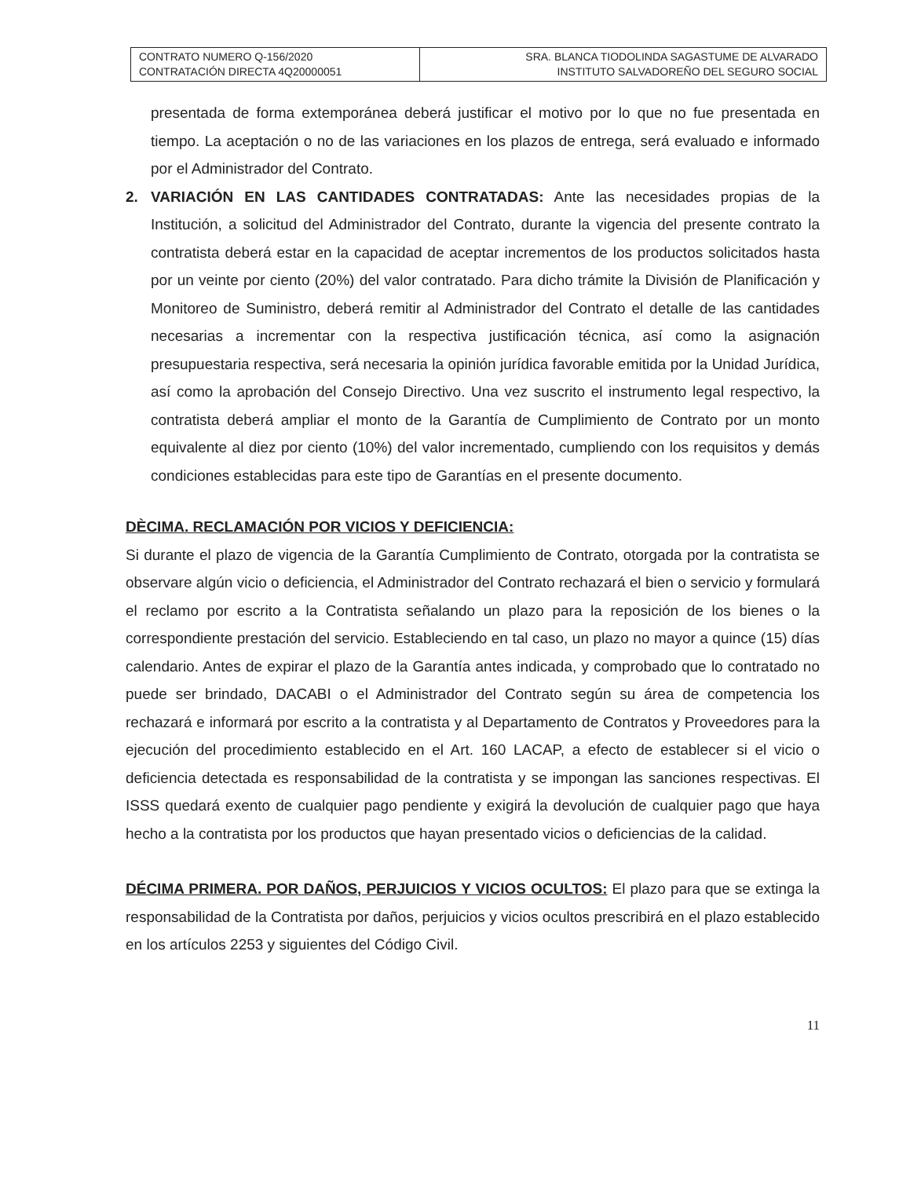| CONTRATO NUMERO Q-156/2020 CONTRATACIÓN DIRECTA 4Q20000051 | SRA. BLANCA TIODOLINDA SAGASTUME DE ALVARADO INSTITUTO SALVADOREÑO DEL SEGURO SOCIAL |
presentada de forma extemporánea deberá justificar el motivo por lo que no fue presentada en tiempo. La aceptación o no de las variaciones en los plazos de entrega, será evaluado e informado por el Administrador del Contrato.
2. VARIACIÓN EN LAS CANTIDADES CONTRATADAS: Ante las necesidades propias de la Institución, a solicitud del Administrador del Contrato, durante la vigencia del presente contrato la contratista deberá estar en la capacidad de aceptar incrementos de los productos solicitados hasta por un veinte por ciento (20%) del valor contratado. Para dicho trámite la División de Planificación y Monitoreo de Suministro, deberá remitir al Administrador del Contrato el detalle de las cantidades necesarias a incrementar con la respectiva justificación técnica, así como la asignación presupuestaria respectiva, será necesaria la opinión jurídica favorable emitida por la Unidad Jurídica, así como la aprobación del Consejo Directivo. Una vez suscrito el instrumento legal respectivo, la contratista deberá ampliar el monto de la Garantía de Cumplimiento de Contrato por un monto equivalente al diez por ciento (10%) del valor incrementado, cumpliendo con los requisitos y demás condiciones establecidas para este tipo de Garantías en el presente documento.
DÈCIMA. RECLAMACIÓN POR VICIOS Y DEFICIENCIA:
Si durante el plazo de vigencia de la Garantía Cumplimiento de Contrato, otorgada por la contratista se observare algún vicio o deficiencia, el Administrador del Contrato rechazará el bien o servicio y formulará el reclamo por escrito a la Contratista señalando un plazo para la reposición de los bienes o la correspondiente prestación del servicio. Estableciendo en tal caso, un plazo no mayor a quince (15) días calendario. Antes de expirar el plazo de la Garantía antes indicada, y comprobado que lo contratado no puede ser brindado, DACABI o el Administrador del Contrato según su área de competencia los rechazará e informará por escrito a la contratista y al Departamento de Contratos y Proveedores para la ejecución del procedimiento establecido en el Art. 160 LACAP, a efecto de establecer si el vicio o deficiencia detectada es responsabilidad de la contratista y se impongan las sanciones respectivas. El ISSS quedará exento de cualquier pago pendiente y exigirá la devolución de cualquier pago que haya hecho a la contratista por los productos que hayan presentado vicios o deficiencias de la calidad.
DÉCIMA PRIMERA. POR DAÑOS, PERJUICIOS Y VICIOS OCULTOS: El plazo para que se extinga la responsabilidad de la Contratista por daños, perjuicios y vicios ocultos prescribirá en el plazo establecido en los artículos 2253 y siguientes del Código Civil.
11